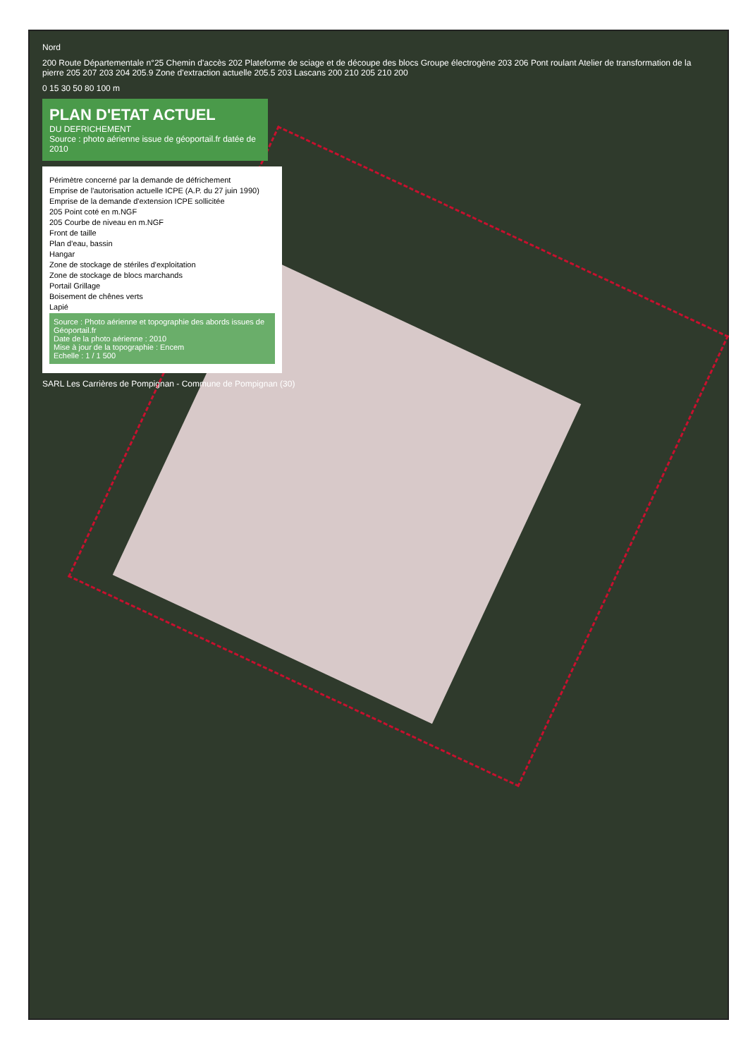Nord
200 Route Départementale n°25 Chemin d'accès 202 Plateforme de sciage et de découpe des blocs Groupe électrogène 203 206 Pont roulant Atelier de transformation de la pierre 205 207 203 204 205.9 Zone d'extraction actuelle 205.5 203 Lascans 200 210 205 210 200
0 15 30 50 80 100 m
PLAN D'ETAT ACTUEL
DU DEFRICHEMENT
Source : photo aérienne issue de géoportail.fr datée de 2010
Périmètre concerné par la demande de défrichement
Emprise de l'autorisation actuelle ICPE (A.P. du 27 juin 1990)
Emprise de la demande d'extension ICPE sollicitée
205 Point coté en m.NGF
205 Courbe de niveau en m.NGF
Front de taille
Plan d'eau, bassin
Hangar
Zone de stockage de stériles d'exploitation
Zone de stockage de blocs marchands
Portail Grillage
Boisement de chênes verts
Lapié
Source : Photo aérienne et topographie des abords issues de Géoportail.fr
Date de la photo aérienne : 2010
Mise à jour de la topographie : Encem
Echelle : 1 / 1 500
SARL Les Carrières de Pompignan - Commune de Pompignan (30)